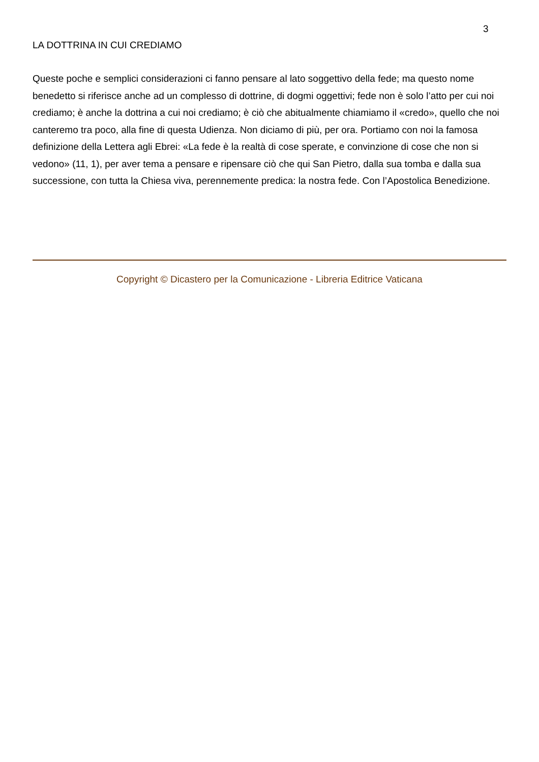3
LA DOTTRINA IN CUI CREDIAMO
Queste poche e semplici considerazioni ci fanno pensare al lato soggettivo della fede; ma questo nome benedetto si riferisce anche ad un complesso di dottrine, di dogmi oggettivi; fede non è solo l’atto per cui noi crediamo; è anche la dottrina a cui noi crediamo; è ciò che abitualmente chiamiamo il «credo», quello che noi canteremo tra poco, alla fine di questa Udienza. Non diciamo di più, per ora. Portiamo con noi la famosa definizione della Lettera agli Ebrei: «La fede è la realtà di cose sperate, e convinzione di cose che non si vedono» (11, 1), per aver tema a pensare e ripensare ciò che qui San Pietro, dalla sua tomba e dalla sua successione, con tutta la Chiesa viva, perennemente predica: la nostra fede. Con l’Apostolica Benedizione.
Copyright © Dicastero per la Comunicazione - Libreria Editrice Vaticana